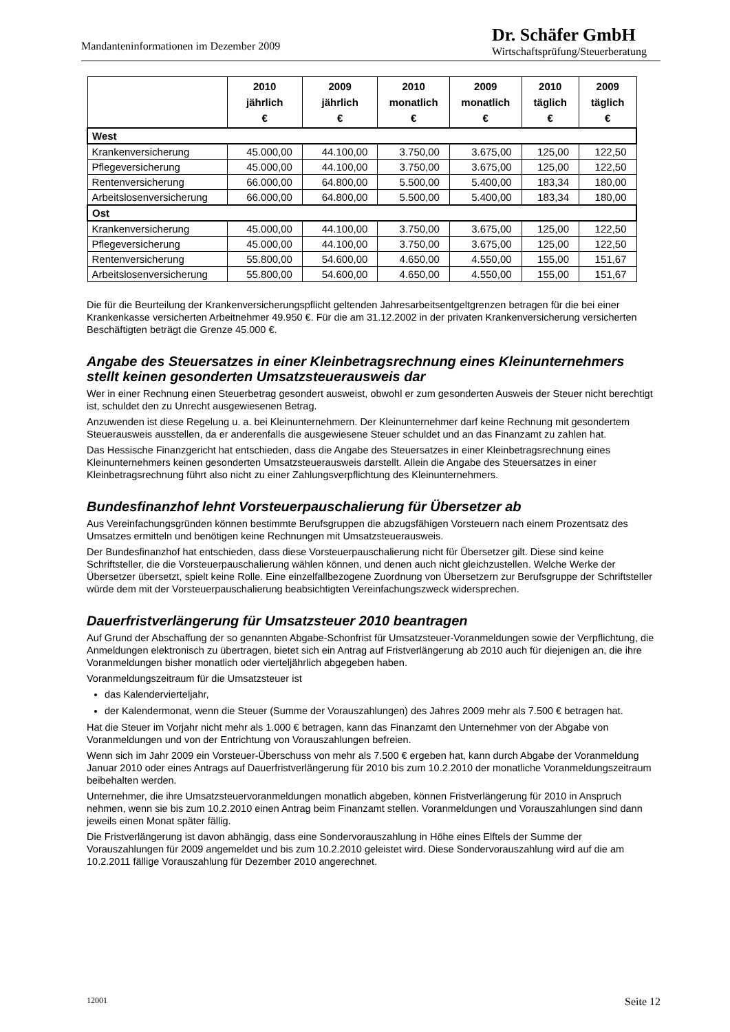Mandanteninformationen im Dezember 2009
Dr. Schäfer GmbH
Wirtschaftsprüfung/Steuerberatung
| | 2010 jährlich € | 2009 jährlich € | 2010 monatlich € | 2009 monatlich € | 2010 täglich € | 2009 täglich € |
| --- | --- | --- | --- | --- | --- | --- |
| West | | | | | | |
| Krankenversicherung | 45.000,00 | 44.100,00 | 3.750,00 | 3.675,00 | 125,00 | 122,50 |
| Pflegeversicherung | 45.000,00 | 44.100,00 | 3.750,00 | 3.675,00 | 125,00 | 122,50 |
| Rentenversicherung | 66.000,00 | 64.800,00 | 5.500,00 | 5.400,00 | 183,34 | 180,00 |
| Arbeitslosenversicherung | 66.000,00 | 64.800,00 | 5.500,00 | 5.400,00 | 183,34 | 180,00 |
| Ost | | | | | | |
| Krankenversicherung | 45.000,00 | 44.100,00 | 3.750,00 | 3.675,00 | 125,00 | 122,50 |
| Pflegeversicherung | 45.000,00 | 44.100,00 | 3.750,00 | 3.675,00 | 125,00 | 122,50 |
| Rentenversicherung | 55.800,00 | 54.600,00 | 4.650,00 | 4.550,00 | 155,00 | 151,67 |
| Arbeitslosenversicherung | 55.800,00 | 54.600,00 | 4.650,00 | 4.550,00 | 155,00 | 151,67 |
Die für die Beurteilung der Krankenversicherungspflicht geltenden Jahresarbeitsentgeltgrenzen betragen für die bei einer Krankenkasse versicherten Arbeitnehmer 49.950 €. Für die am 31.12.2002 in der privaten Krankenversicherung versicherten Beschäftigten beträgt die Grenze 45.000 €.
Angabe des Steuersatzes in einer Kleinbetragsrechnung eines Kleinunternehmers stellt keinen gesonderten Umsatzsteuerausweis dar
Wer in einer Rechnung einen Steuerbetrag gesondert ausweist, obwohl er zum gesonderten Ausweis der Steuer nicht berechtigt ist, schuldet den zu Unrecht ausgewiesenen Betrag.
Anzuwenden ist diese Regelung u. a. bei Kleinunternehmern. Der Kleinunternehmer darf keine Rechnung mit gesondertem Steuerausweis ausstellen, da er anderenfalls die ausgewiesene Steuer schuldet und an das Finanzamt zu zahlen hat.
Das Hessische Finanzgericht hat entschieden, dass die Angabe des Steuersatzes in einer Kleinbetragsrechnung eines Kleinunternehmers keinen gesonderten Umsatzsteuerausweis darstellt. Allein die Angabe des Steuersatzes in einer Kleinbetragsrechnung führt also nicht zu einer Zahlungsverpflichtung des Kleinunternehmers.
Bundesfinanzhof lehnt Vorsteuerpauschalierung für Übersetzer ab
Aus Vereinfachungsgründen können bestimmte Berufsgruppen die abzugsfähigen Vorsteuern nach einem Prozentsatz des Umsatzes ermitteln und benötigen keine Rechnungen mit Umsatzsteuerausweis.
Der Bundesfinanzhof hat entschieden, dass diese Vorsteuerpauschalierung nicht für Übersetzer gilt. Diese sind keine Schriftsteller, die die Vorsteuerpauschalierung wählen können, und denen auch nicht gleichzustellen. Welche Werke der Übersetzer übersetzt, spielt keine Rolle. Eine einzelfallbezogene Zuordnung von Übersetzern zur Berufsgruppe der Schriftsteller würde dem mit der Vorsteuerpauschalierung beabsichtigten Vereinfachungszweck widersprechen.
Dauerfristverlängerung für Umsatzsteuer 2010 beantragen
Auf Grund der Abschaffung der so genannten Abgabe-Schonfrist für Umsatzsteuer-Voranmeldungen sowie der Verpflichtung, die Anmeldungen elektronisch zu übertragen, bietet sich ein Antrag auf Fristverlängerung ab 2010 auch für diejenigen an, die ihre Voranmeldungen bisher monatlich oder vierteljährlich abgegeben haben.
Voranmeldungszeitraum für die Umsatzsteuer ist
das Kalendervierteljahr,
der Kalendermonat, wenn die Steuer (Summe der Vorauszahlungen) des Jahres 2009 mehr als 7.500 € betragen hat.
Hat die Steuer im Vorjahr nicht mehr als 1.000 € betragen, kann das Finanzamt den Unternehmer von der Abgabe von Voranmeldungen und von der Entrichtung von Vorauszahlungen befreien.
Wenn sich im Jahr 2009 ein Vorsteuer-Überschuss von mehr als 7.500 € ergeben hat, kann durch Abgabe der Voranmeldung Januar 2010 oder eines Antrags auf Dauerfristverlängerung für 2010 bis zum 10.2.2010 der monatliche Voranmeldungszeitraum beibehalten werden.
Unternehmer, die ihre Umsatzsteuervoranmeldungen monatlich abgeben, können Fristverlängerung für 2010 in Anspruch nehmen, wenn sie bis zum 10.2.2010 einen Antrag beim Finanzamt stellen. Voranmeldungen und Vorauszahlungen sind dann jeweils einen Monat später fällig.
Die Fristverlängerung ist davon abhängig, dass eine Sondervorauszahlung in Höhe eines Elftels der Summe der Vorauszahlungen für 2009 angemeldet und bis zum 10.2.2010 geleistet wird. Diese Sondervorauszahlung wird auf die am 10.2.2011 fällige Vorauszahlung für Dezember 2010 angerechnet.
12001 Seite 12